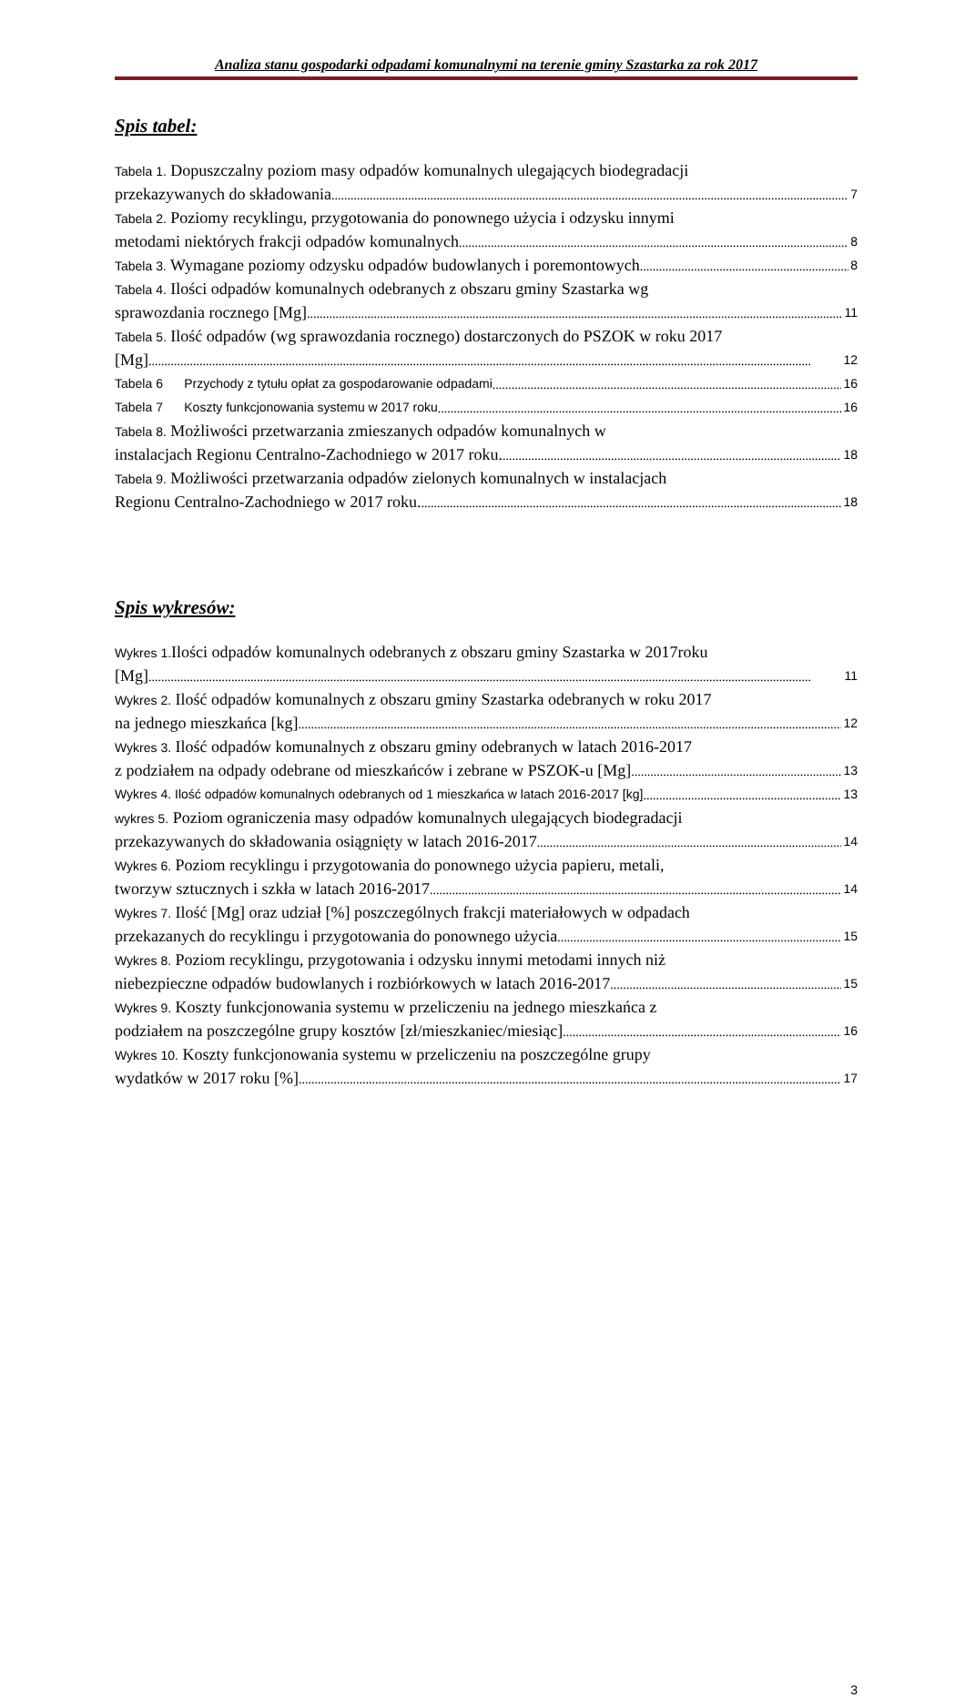Analiza stanu gospodarki odpadami komunalnymi na terenie gminy Szastarka za rok 2017
Spis tabel:
Tabela 1. Dopuszczalny poziom masy odpadów komunalnych ulegających biodegradacji
przekazywanych do składowania 7
Tabela 2. Poziomy recyklingu, przygotowania do ponownego użycia i odzysku innymi
metodami niektórych frakcji odpadów komunalnych 8
Tabela 3. Wymagane poziomy odzysku odpadów budowlanych i poremontowych 8
Tabela 4. Ilości odpadów komunalnych odebranych z obszaru gminy Szastarka wg
sprawozdania rocznego [Mg] 11
Tabela 5. Ilość odpadów (wg sprawozdania rocznego) dostarczonych do PSZOK w roku 2017
[Mg] 12
Tabela 6 Przychody z tytułu opłat za gospodarowanie odpadami 16
Tabela 7 Koszty funkcjonowania systemu w 2017 roku 16
Tabela 8. Możliwości przetwarzania zmieszanych odpadów komunalnych w
instalacjach Regionu Centralno-Zachodniego w 2017 roku. 18
Tabela 9. Możliwości przetwarzania odpadów zielonych komunalnych w instalacjach
Regionu Centralno-Zachodniego w 2017 roku. 18
Spis wykresów:
Wykres 1. Ilości odpadów komunalnych odebranych z obszaru gminy Szastarka w 2017roku
[Mg] 11
Wykres 2. Ilość odpadów komunalnych z obszaru gminy Szastarka odebranych w roku 2017
na jednego mieszkańca [kg] 12
Wykres 3. Ilość odpadów komunalnych z obszaru gminy odebranych w latach 2016-2017
z podziałem na odpady odebrane od mieszkańców i zebrane w PSZOK-u [Mg] 13
Wykres 4. Ilość odpadów komunalnych odebranych od 1 mieszkańca w latach 2016-2017 [kg] 13
wykres 5. Poziom ograniczenia masy odpadów komunalnych ulegających biodegradacji
przekazywanych do składowania osiągnięty w latach 2016-2017 14
Wykres 6. Poziom recyklingu i przygotowania do ponownego użycia papieru, metali,
tworzyw sztucznych i szkła w latach 2016-2017 14
Wykres 7. Ilość [Mg] oraz udział [%] poszczególnych frakcji materiałowych w odpadach
przekazanych do recyklingu i przygotowania do ponownego użycia 15
Wykres 8. Poziom recyklingu, przygotowania i odzysku innymi metodami innych niż
niebezpieczne odpadów budowlanych i rozbiórkowych w latach 2016-2017 15
Wykres 9. Koszty funkcjonowania systemu w przeliczeniu na jednego mieszkańca z
podziałem na poszczególne grupy kosztów [zł/mieszkaniec/miesiąc] 16
Wykres 10. Koszty funkcjonowania systemu w przeliczeniu na poszczególne grupy
wydatków w 2017 roku [%] 17
3